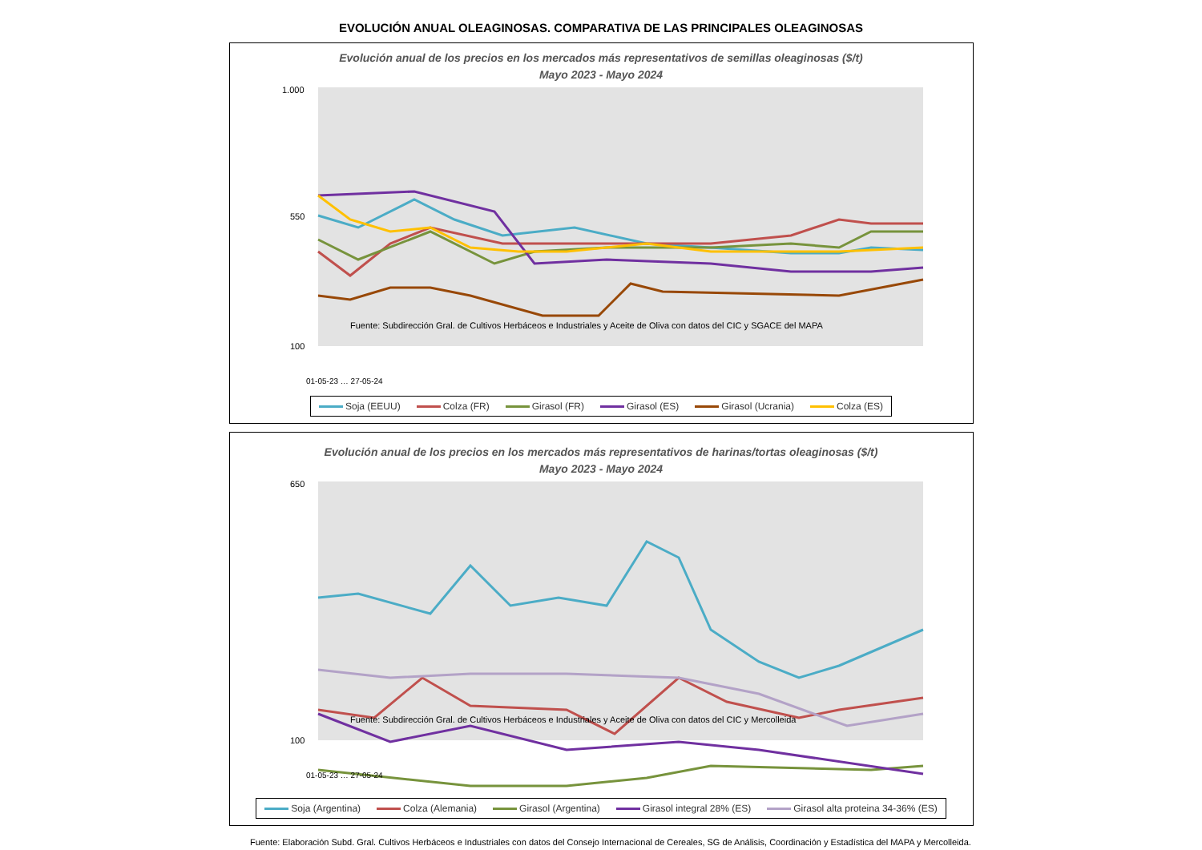EVOLUCIÓN ANUAL OLEAGINOSAS. COMPARATIVA DE LAS PRINCIPALES OLEAGINOSAS
Evolución anual de los precios en los mercados más representativos de semillas oleaginosas ($/t)
Mayo 2023 - Mayo 2024
Fuente: Subdirección Gral. de Cultivos Herbáceos e Industriales y Aceite de Oliva con datos del CIC y SGACE del MAPA
1.000
550
100
01-05-23 … 27-05-24
Soja (EEUU) Colza (FR) Girasol (FR) Girasol (ES) Girasol (Ucrania) Colza (ES)
Evolución anual de los precios en los mercados más representativos de harinas/tortas oleaginosas ($/t)
Mayo 2023 - Mayo 2024
Fuente: Subdirección Gral. de Cultivos Herbáceos e Industriales y Aceite de Oliva con datos del CIC y Mercolleida
650
100
01-05-23 … 27-05-24
Soja (Argentina) Colza (Alemania) Girasol (Argentina) Girasol integral 28% (ES) Girasol alta proteina 34-36% (ES)
Fuente: Elaboración Subd. Gral. Cultivos Herbáceos e Industriales con datos del Consejo Internacional de Cereales, SG de Análisis, Coordinación y Estadística del MAPA y Mercolleida.